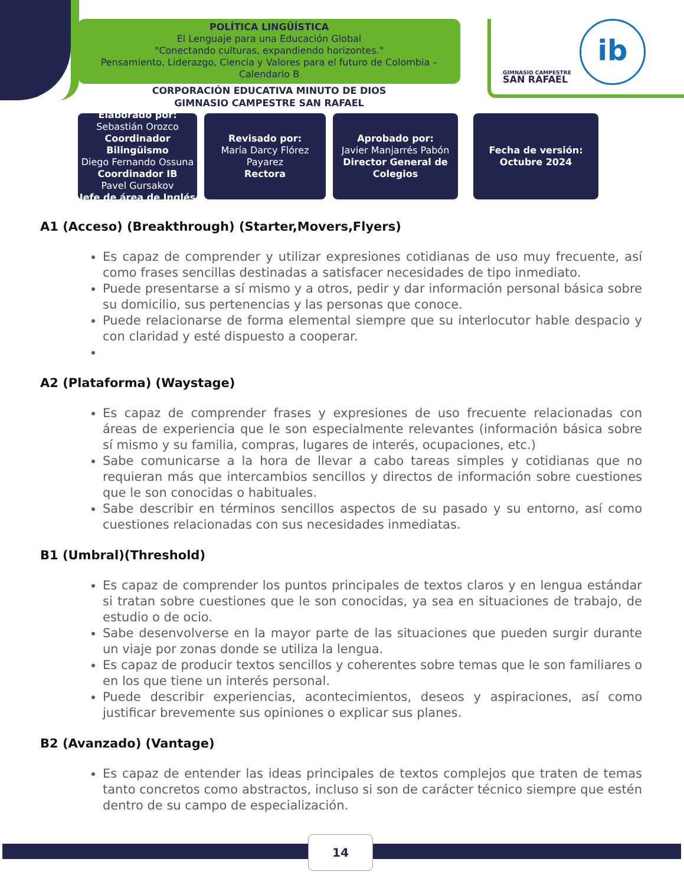POLÍTICA LINGÜÍSTICA
El Lenguaje para una Educación Global
"Conectando culturas, expandiendo horizontes."
Pensamiento, Liderazgo, Ciencia y Valores para el futuro de Colombia – Calendario B
GIMNASIO CAMPESTRE
SAN RAFAEL
ib
CORPORACIÓN EDUCATIVA MINUTO DE DIOS
GIMNASIO CAMPESTRE SAN RAFAEL
Elaborado por:
Sebastián Orozco
Coordinador Bilingüismo
Diego Fernando Ossuna
Coordinador IB
Pavel Gursakov
Jefe de área de Inglés
Revisado por:
María Darcy Flórez Payarez
Rectora
Aprobado por:
Javier Manjarrés Pabón
Director General de Colegios
Fecha de versión:
Octubre 2024
A1 (Acceso) (Breakthrough) (Starter,Movers,Flyers)
Es capaz de comprender y utilizar expresiones cotidianas de uso muy frecuente, así como frases sencillas destinadas a satisfacer necesidades de tipo inmediato.
Puede presentarse a sí mismo y a otros, pedir y dar información personal básica sobre su domicilio, sus pertenencias y las personas que conoce.
Puede relacionarse de forma elemental siempre que su interlocutor hable despacio y con claridad y esté dispuesto a cooperar.
A2 (Plataforma) (Waystage)
Es capaz de comprender frases y expresiones de uso frecuente relacionadas con áreas de experiencia que le son especialmente relevantes (información básica sobre sí mismo y su familia, compras, lugares de interés, ocupaciones, etc.)
Sabe comunicarse a la hora de llevar a cabo tareas simples y cotidianas que no requieran más que intercambios sencillos y directos de información sobre cuestiones que le son conocidas o habituales.
Sabe describir en términos sencillos aspectos de su pasado y su entorno, así como cuestiones relacionadas con sus necesidades inmediatas.
B1 (Umbral)(Threshold)
Es capaz de comprender los puntos principales de textos claros y en lengua estándar si tratan sobre cuestiones que le son conocidas, ya sea en situaciones de trabajo, de estudio o de ocio.
Sabe desenvolverse en la mayor parte de las situaciones que pueden surgir durante un viaje por zonas donde se utiliza la lengua.
Es capaz de producir textos sencillos y coherentes sobre temas que le son familiares o en los que tiene un interés personal.
Puede describir experiencias, acontecimientos, deseos y aspiraciones, así como justificar brevemente sus opiniones o explicar sus planes.
B2 (Avanzado) (Vantage)
Es capaz de entender las ideas principales de textos complejos que traten de temas tanto concretos como abstractos, incluso si son de carácter técnico siempre que estén dentro de su campo de especialización.
14